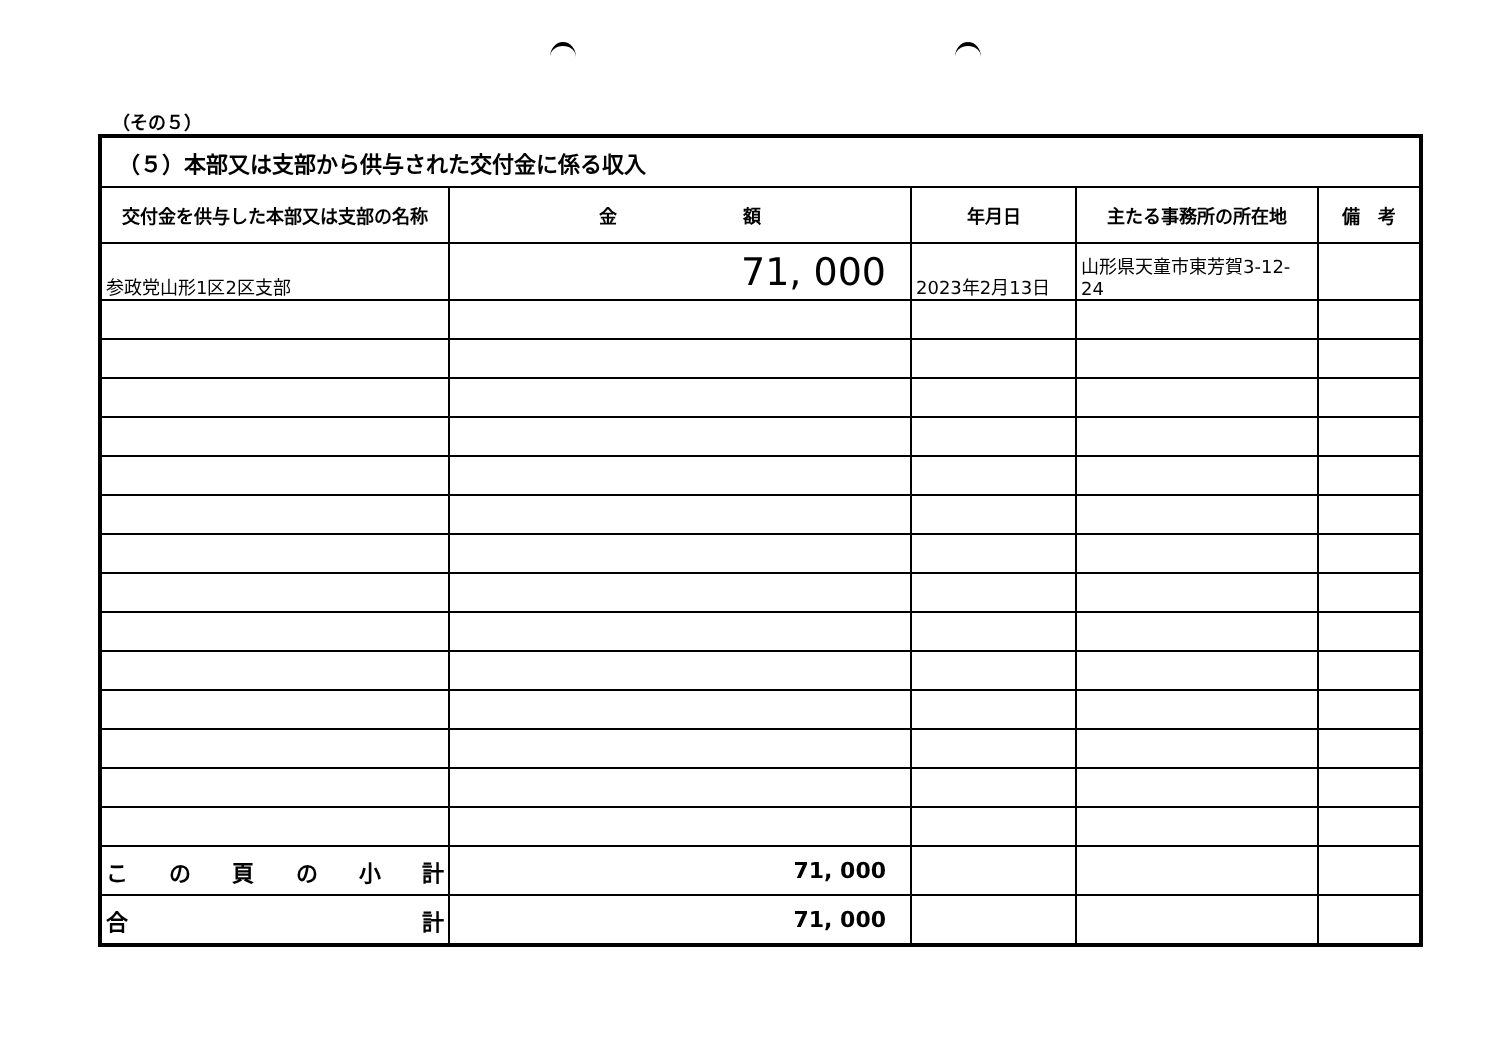（その５）
| （５）本部又は支部から供与された交付金に係る収入 | | | | |
| --- | --- | --- | --- | --- |
| 交付金を供与した本部又は支部の名称 | 金 額 | 年月日 | 主たる事務所の所在地 | 備 考 |
| 参政党山形1区2区支部 | 71, 000 | 2023年2月13日 | 山形県天童市東芳賀3-12-24 | |
| こ の 頁 の 小 計 | 71, 000 | | | |
| 合 計 | 71, 000 | | | |